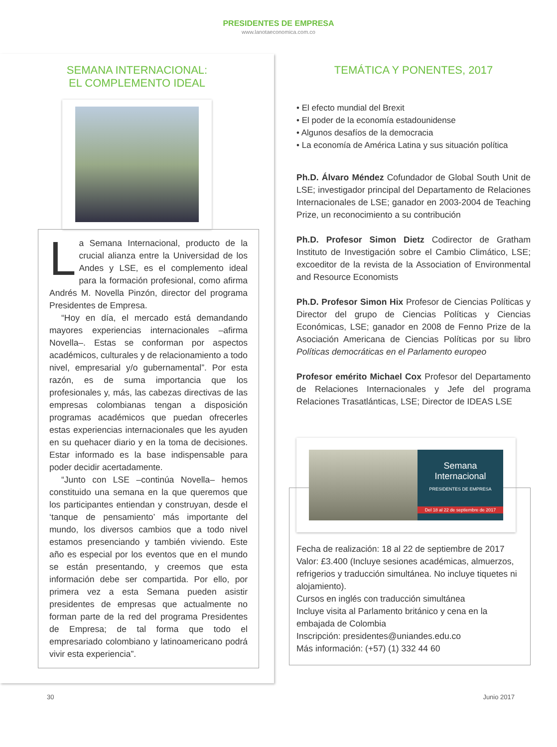PRESIDENTES DE EMPRESA
www.lanotaeconomica.com.co
SEMANA INTERNACIONAL:
EL COMPLEMENTO IDEAL
La Semana Internacional, producto de la crucial alianza entre la Universidad de los Andes y LSE, es el complemento ideal para la formación profesional, como afirma Andrés M. Novella Pinzón, director del programa Presidentes de Empresa.
“Hoy en día, el mercado está demandando mayores experiencias internacionales –afirma Novella–. Estas se conforman por aspectos académicos, culturales y de relacionamiento a todo nivel, empresarial y/o gubernamental”. Por esta razón, es de suma importancia que los profesionales y, más, las cabezas directivas de las empresas colombianas tengan a disposición programas académicos que puedan ofrecerles estas experiencias internacionales que les ayuden en su quehacer diario y en la toma de decisiones. Estar informado es la base indispensable para poder decidir acertadamente.
“Junto con LSE –continúa Novella– hemos constituido una semana en la que queremos que los participantes entiendan y construyan, desde el ‘tanque de pensamiento’ más importante del mundo, los diversos cambios que a todo nivel estamos presenciando y también viviendo. Este año es especial por los eventos que en el mundo se están presentando, y creemos que esta información debe ser compartida. Por ello, por primera vez a esta Semana pueden asistir presidentes de empresas que actualmente no forman parte de la red del programa Presidentes de Empresa; de tal forma que todo el empresariado colombiano y latinoamericano podrá vivir esta experiencia”.
TEMÁTICA Y PONENTES, 2017
• El efecto mundial del Brexit
• El poder de la economía estadounidense
• Algunos desafíos de la democracia
• La economía de América Latina y sus situación política
Ph.D. Álvaro Méndez Cofundador de Global South Unit de LSE; investigador principal del Departamento de Relaciones Internacionales de LSE; ganador en 2003-2004 de Teaching Prize, un reconocimiento a su contribución
Ph.D. Profesor Simon Dietz Codirector de Gratham Instituto de Investigación sobre el Cambio Climático, LSE; excoeditor de la revista de la Association of Environmental and Resource Economists
Ph.D. Profesor Simon Hix Profesor de Ciencias Políticas y Director del grupo de Ciencias Políticas y Ciencias Económicas, LSE; ganador en 2008 de Fenno Prize de la Asociación Americana de Ciencias Políticas por su libro Políticas democráticas en el Parlamento europeo
Profesor emérito Michael Cox Profesor del Departamento de Relaciones Internacionales y Jefe del programa Relaciones Trasatlánticas, LSE; Director de IDEAS LSE
Semana
Internacional
PRESIDENTES DE EMPRESA
Del 18 al 22 de septiembre de 2017
Fecha de realización: 18 al 22 de septiembre de 2017
Valor: £3.400 (Incluye sesiones académicas, almuerzos, refrigerios y traducción simultánea. No incluye tiquetes ni alojamiento).
Cursos en inglés con traducción simultánea
Incluye visita al Parlamento británico y cena en la embajada de Colombia
Inscripción: presidentes@uniandes.edu.co
Más información: (+57) (1) 332 44 60
30 Junio 2017